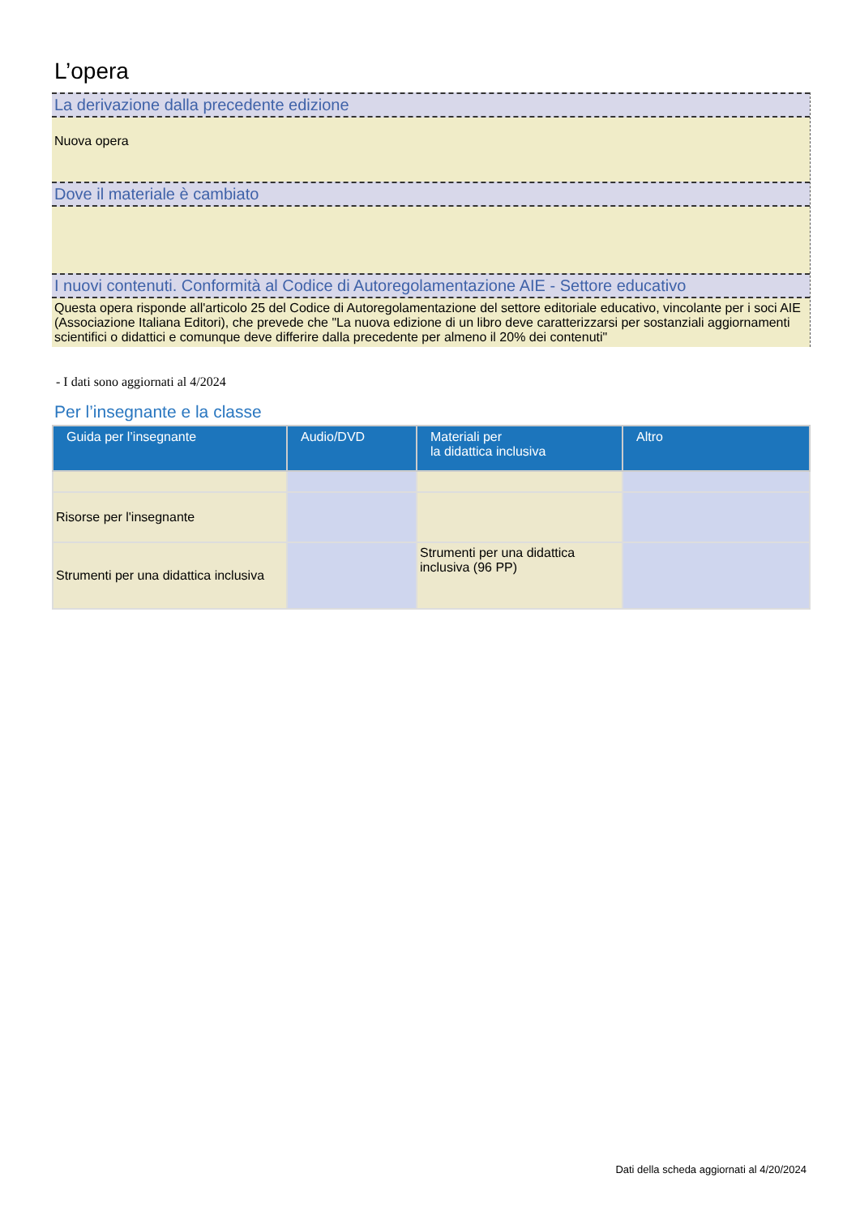L’opera
La derivazione dalla precedente edizione
Nuova opera
Dove il materiale è cambiato
I nuovi contenuti. Conformità al Codice di Autoregolamentazione AIE - Settore educativo
Questa opera risponde all'articolo 25 del Codice di Autoregolamentazione del settore editoriale educativo, vincolante per i soci AIE (Associazione Italiana Editori), che prevede che "La nuova edizione di un libro deve caratterizzarsi per sostanziali aggiornamenti scientifici o didattici e comunque deve differire dalla precedente per almeno il 20% dei contenuti"
- I dati sono aggiornati al 4/2024
Per l’insegnante e la classe
| Guida per l’insegnante | Audio/DVD | Materiali per la didattica inclusiva | Altro |
| --- | --- | --- | --- |
| Risorse per l'insegnante | | | |
| Strumenti per una didattica inclusiva | | Strumenti per una didattica inclusiva (96 PP) | |
Dati della scheda aggiornati al 4/20/2024